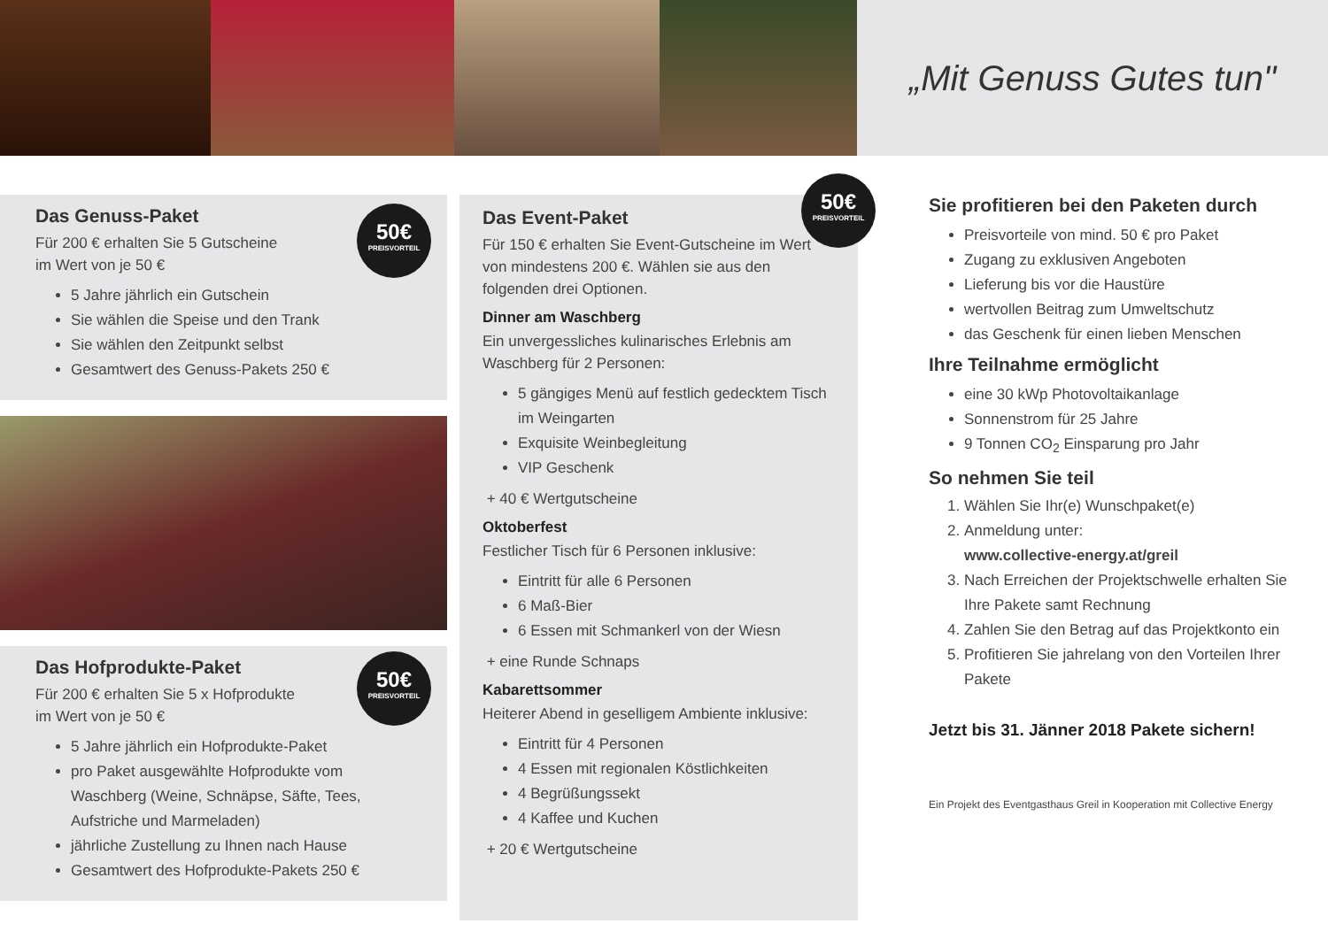„Mit Genuss Gutes tun"
50€
PREISVORTEIL
Das Genuss-Paket
Für 200 € erhalten Sie 5 Gutscheine
im Wert von je 50 €
5 Jahre jährlich ein Gutschein
Sie wählen die Speise und den Trank
Sie wählen den Zeitpunkt selbst
Gesamtwert des Genuss-Pakets 250 €
50€
PREISVORTEIL
Das Hofprodukte-Paket
Für 200 € erhalten Sie 5 x Hofprodukte
im Wert von je 50 €
5 Jahre jährlich ein Hofprodukte-Paket
pro Paket ausgewählte Hofprodukte vom Waschberg (Weine, Schnäpse, Säfte, Tees, Aufstriche und Marmeladen)
jährliche Zustellung zu Ihnen nach Hause
Gesamtwert des Hofprodukte-Pakets 250 €
50€
PREISVORTEIL
Das Event-Paket
Für 150 € erhalten Sie Event-Gutscheine im Wert von mindestens 200 €. Wählen sie aus den folgenden drei Optionen.
Dinner am Waschberg
Ein unvergessliches kulinarisches Erlebnis am Waschberg für 2 Personen:
5 gängiges Menü auf festlich gedecktem Tisch im Weingarten
Exquisite Weinbegleitung
VIP Geschenk
+ 40 € Wertgutscheine
Oktoberfest
Festlicher Tisch für 6 Personen inklusive:
Eintritt für alle 6 Personen
6 Maß-Bier
6 Essen mit Schmankerl von der Wiesn
+ eine Runde Schnaps
Kabarettsommer
Heiterer Abend in geselligem Ambiente inklusive:
Eintritt für 4 Personen
4 Essen mit regionalen Köstlichkeiten
4 Begrüßungssekt
4 Kaffee und Kuchen
+ 20 € Wertgutscheine
Sie profitieren bei den Paketen durch
Preisvorteile von mind. 50 € pro Paket
Zugang zu exklusiven Angeboten
Lieferung bis vor die Haustüre
wertvollen Beitrag zum Umweltschutz
das Geschenk für einen lieben Menschen
Ihre Teilnahme ermöglicht
eine 30 kWp Photovoltaikanlage
Sonnenstrom für 25 Jahre
9 Tonnen CO<sub>2</sub> Einsparung pro Jahr
So nehmen Sie teil
1. Wählen Sie Ihr(e) Wunschpaket(e)
2. Anmeldung unter:
www.collective-energy.at/greil
3. Nach Erreichen der Projektschwelle erhalten Sie Ihre Pakete samt Rechnung
4. Zahlen Sie den Betrag auf das Projektkonto ein
5. Profitieren Sie jahrelang von den Vorteilen Ihrer Pakete
Jetzt bis 31. Jänner 2018 Pakete sichern!
Ein Projekt des Eventgasthaus Greil in Kooperation mit Collective Energy